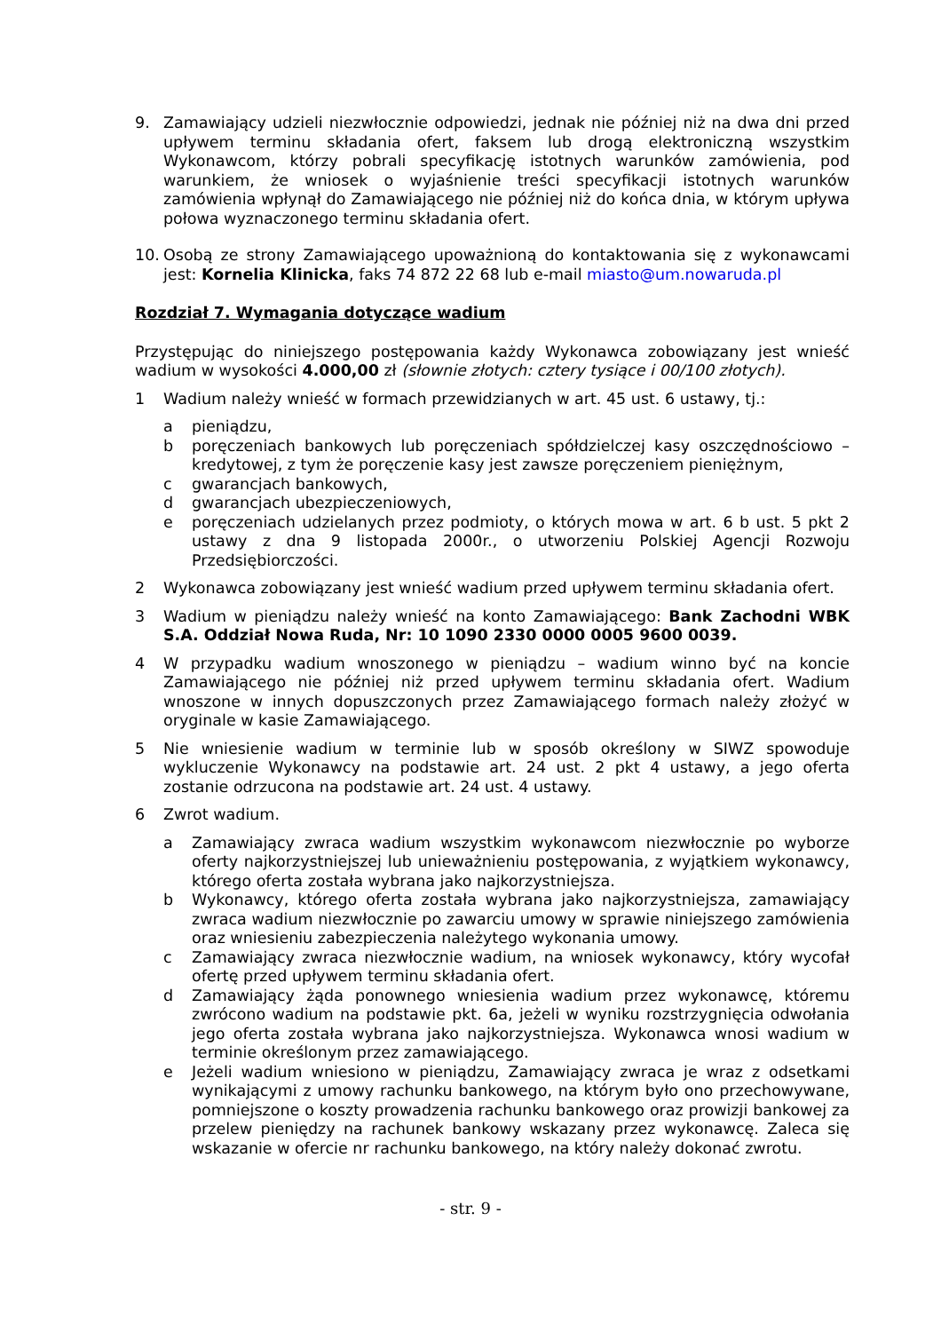9. Zamawiający udzieli niezwłocznie odpowiedzi, jednak nie później niż na dwa dni przed upływem terminu składania ofert, faksem lub drogą elektroniczną wszystkim Wykonawcom, którzy pobrali specyfikację istotnych warunków zamówienia, pod warunkiem, że wniosek o wyjaśnienie treści specyfikacji istotnych warunków zamówienia wpłynął do Zamawiającego nie później niż do końca dnia, w którym upływa połowa wyznaczonego terminu składania ofert.
10. Osobą ze strony Zamawiającego upoważnioną do kontaktowania się z wykonawcami jest: Kornelia Klinicka, faks 74 872 22 68 lub e-mail miasto@um.nowaruda.pl
Rozdział 7. Wymagania dotyczące wadium
Przystępując do niniejszego postępowania każdy Wykonawca zobowiązany jest wnieść wadium w wysokości 4.000,00 zł (słownie złotych: cztery tysiące i 00/100 złotych).
1 Wadium należy wnieść w formach przewidzianych w art. 45 ust. 6 ustawy, tj.:
a pieniądzu,
b poręczeniach bankowych lub poręczeniach spółdzielczej kasy oszczędnościowo – kredytowej, z tym że poręczenie kasy jest zawsze poręczeniem pieniężnym,
c gwarancjach bankowych,
d gwarancjach ubezpieczeniowych,
e poręczeniach udzielanych przez podmioty, o których mowa w art. 6 b ust. 5 pkt 2 ustawy z dna 9 listopada 2000r., o utworzeniu Polskiej Agencji Rozwoju Przedsiębiorczości.
2 Wykonawca zobowiązany jest wnieść wadium przed upływem terminu składania ofert.
3 Wadium w pieniądzu należy wnieść na konto Zamawiającego: Bank Zachodni WBK S.A. Oddział Nowa Ruda, Nr: 10 1090 2330 0000 0005 9600 0039.
4 W przypadku wadium wnoszonego w pieniądzu – wadium winno być na koncie Zamawiającego nie później niż przed upływem terminu składania ofert. Wadium wnoszone w innych dopuszczonych przez Zamawiającego formach należy złożyć w oryginale w kasie Zamawiającego.
5 Nie wniesienie wadium w terminie lub w sposób określony w SIWZ spowoduje wykluczenie Wykonawcy na podstawie art. 24 ust. 2 pkt 4 ustawy, a jego oferta zostanie odrzucona na podstawie art. 24 ust. 4 ustawy.
6 Zwrot wadium.
a Zamawiający zwraca wadium wszystkim wykonawcom niezwłocznie po wyborze oferty najkorzystniejszej lub unieważnieniu postępowania, z wyjątkiem wykonawcy, którego oferta została wybrana jako najkorzystniejsza.
b Wykonawcy, którego oferta została wybrana jako najkorzystniejsza, zamawiający zwraca wadium niezwłocznie po zawarciu umowy w sprawie niniejszego zamówienia oraz wniesieniu zabezpieczenia należytego wykonania umowy.
c Zamawiający zwraca niezwłocznie wadium, na wniosek wykonawcy, który wycofał ofertę przed upływem terminu składania ofert.
d Zamawiający żąda ponownego wniesienia wadium przez wykonawcę, któremu zwrócono wadium na podstawie pkt. 6a, jeżeli w wyniku rozstrzygnięcia odwołania jego oferta została wybrana jako najkorzystniejsza. Wykonawca wnosi wadium w terminie określonym przez zamawiającego.
e Jeżeli wadium wniesiono w pieniądzu, Zamawiający zwraca je wraz z odsetkami wynikającymi z umowy rachunku bankowego, na którym było ono przechowywane, pomniejszone o koszty prowadzenia rachunku bankowego oraz prowizji bankowej za przelew pieniędzy na rachunek bankowy wskazany przez wykonawcę. Zaleca się wskazanie w ofercie nr rachunku bankowego, na który należy dokonać zwrotu.
- str. 9 -